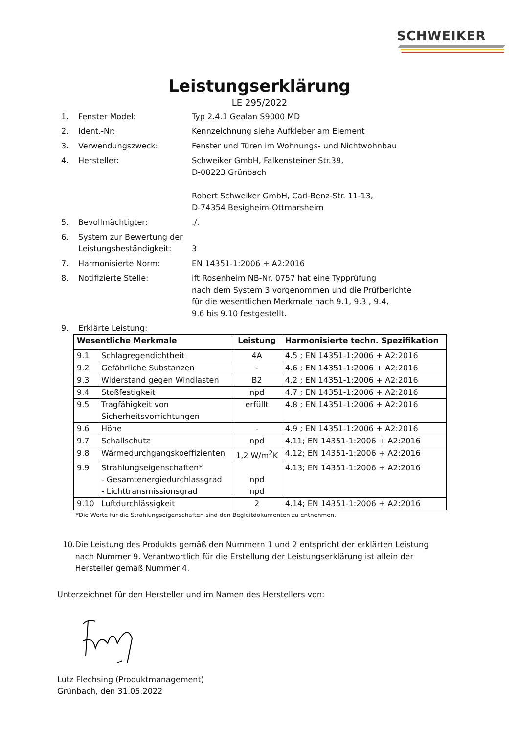SCHWEIKER
Leistungserklärung
LE 295/2022
1. Fenster Model: Typ 2.4.1 Gealan S9000 MD
2. Ident.-Nr: Kennzeichnung siehe Aufkleber am Element
3. Verwendungszweck: Fenster und Türen im Wohnungs- und Nichtwohnbau
4. Hersteller: Schweiker GmbH, Falkensteiner Str.39,
D-08223 Grünbach
Robert Schweiker GmbH, Carl-Benz-Str. 11-13,
D-74354 Besigheim-Ottmarsheim
5. Bevollmächtigter: ./.
6. System zur Bewertung der Leistungsbeständigkeit:
3
7. Harmonisierte Norm: EN 14351-1:2006 + A2:2016
8. Notifizierte Stelle: ift Rosenheim NB-Nr. 0757 hat eine Typprüfung
nach dem System 3 vorgenommen und die Prüfberichte
für die wesentlichen Merkmale nach 9.1, 9.3 , 9.4,
9.6 bis 9.10 festgestellt.
9. Erklärte Leistung:
| Wesentliche Merkmale | | Leistung | Harmonisierte techn. Spezifikation |
| --- | --- | --- | --- |
| 9.1 | Schlagregendichtheit | 4A | 4.5 ; EN 14351-1:2006 + A2:2016 |
| 9.2 | Gefährliche Substanzen | - | 4.6 ; EN 14351-1:2006 + A2:2016 |
| 9.3 | Widerstand gegen Windlasten | B2 | 4.2 ; EN 14351-1:2006 + A2:2016 |
| 9.4 | Stoßfestigkeit | npd | 4.7 ; EN 14351-1:2006 + A2:2016 |
| 9.5 | Tragfähigkeit von Sicherheitsvorrichtungen | erfüllt | 4.8 ; EN 14351-1:2006 + A2:2016 |
| 9.6 | Höhe | - | 4.9 ; EN 14351-1:2006 + A2:2016 |
| 9.7 | Schallschutz | npd | 4.11; EN 14351-1:2006 + A2:2016 |
| 9.8 | Wärmedurchgangskoeffizienten | 1,2 W/m<sup>2</sup>K | 4.12; EN 14351-1:2006 + A2:2016 |
| 9.9 | Strahlungseigenschaften* - Gesamtenergiedurchlassgrad - Lichttransmissionsgrad | npd npd | 4.13; EN 14351-1:2006 + A2:2016 |
| 9.10 | Luftdurchlässigkeit | 2 | 4.14; EN 14351-1:2006 + A2:2016 |
*Die Werte für die Strahlungseigenschaften sind den Begleitdokumenten zu entnehmen.
10. Die Leistung des Produkts gemäß den Nummern 1 und 2 entspricht der erklärten Leistung nach Nummer 9. Verantwortlich für die Erstellung der Leistungserklärung ist allein der Hersteller gemäß Nummer 4.
Unterzeichnet für den Hersteller und im Namen des Herstellers von:
Lutz Flechsing (Produktmanagement)
Grünbach, den 31.05.2022